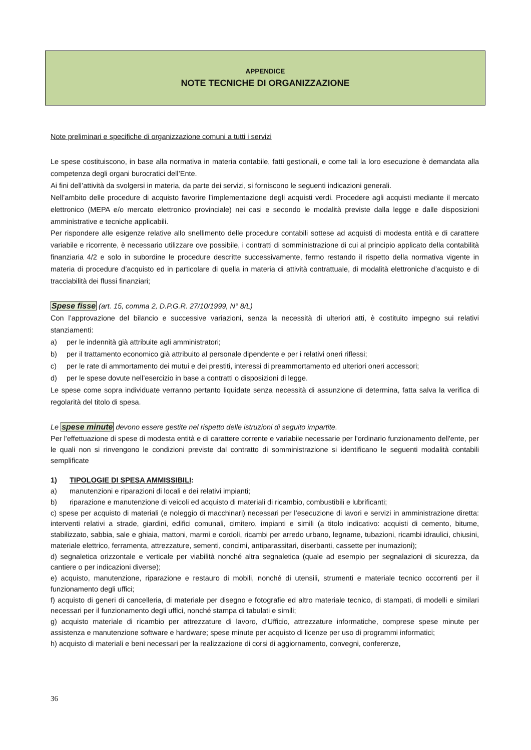APPENDICE
NOTE TECNICHE DI ORGANIZZAZIONE
Note preliminari e specifiche di organizzazione comuni a tutti i servizi
Le spese costituiscono, in base alla normativa in materia contabile, fatti gestionali, e come tali la loro esecuzione è demandata alla competenza degli organi burocratici dell’Ente.
Ai fini dell’attività da svolgersi in materia, da parte dei servizi, si forniscono le seguenti indicazioni generali.
Nell’ambito delle procedure di acquisto favorire l’implementazione degli acquisti verdi. Procedere agli acquisti mediante il mercato elettronico (MEPA e/o mercato elettronico provinciale) nei casi e secondo le modalità previste dalla legge e dalle disposizioni amministrative e tecniche applicabili.
Per rispondere alle esigenze relative allo snellimento delle procedure contabili sottese ad acquisti di modesta entità e di carattere variabile e ricorrente, è necessario utilizzare ove possibile, i contratti di somministrazione di cui al principio applicato della contabilità finanziaria 4/2 e solo in subordine le procedure descritte successivamente, fermo restando il rispetto della normativa vigente in materia di procedure d’acquisto ed in particolare di quella in materia di attività contrattuale, di modalità elettroniche d’acquisto e di tracciabilità dei flussi finanziari;
Spese fisse (art. 15, comma 2, D.P.G.R. 27/10/1999, N° 8/L)
Con l’approvazione del bilancio e successive variazioni, senza la necessità di ulteriori atti, è costituito impegno sui relativi stanziamenti:
a) per le indennità già attribuite agli amministratori;
b) per il trattamento economico già attribuito al personale dipendente e per i relativi oneri riflessi;
c) per le rate di ammortamento dei mutui e dei prestiti, interessi di preammortamento ed ulteriori oneri accessori;
d) per le spese dovute nell’esercizio in base a contratti o disposizioni di legge.
Le spese come sopra individuate verranno pertanto liquidate senza necessità di assunzione di determina, fatta salva la verifica di regolarità del titolo di spesa.
Le spese minute devono essere gestite nel rispetto delle istruzioni di seguito impartite.
Per l'effettuazione di spese di modesta entità e di carattere corrente e variabile necessarie per l'ordinario funzionamento dell'ente, per le quali non si rinvengono le condizioni previste dal contratto di somministrazione si identificano le seguenti modalità contabili semplificate
1) TIPOLOGIE DI SPESA AMMISSIBILI:
a) manutenzioni e riparazioni di locali e dei relativi impianti;
b) riparazione e manutenzione di veicoli ed acquisto di materiali di ricambio, combustibili e lubrificanti;
c) spese per acquisto di materiali (e noleggio di macchinari) necessari per l’esecuzione di lavori e servizi in amministrazione diretta: interventi relativi a strade, giardini, edifici comunali, cimitero, impianti e simili (a titolo indicativo: acquisti di cemento, bitume, stabilizzato, sabbia, sale e ghiaia, mattoni, marmi e cordoli, ricambi per arredo urbano, legname, tubazioni, ricambi idraulici, chiusini, materiale elettrico, ferramenta, attrezzature, sementi, concimi, antiparassitari, diserbanti, cassette per inumazioni);
d) segnaletica orizzontale e verticale per viabilità nonché altra segnaletica (quale ad esempio per segnalazioni di sicurezza, da cantiere o per indicazioni diverse);
e) acquisto, manutenzione, riparazione e restauro di mobili, nonché di utensili, strumenti e materiale tecnico occorrenti per il funzionamento degli uffici;
f) acquisto di generi di cancelleria, di materiale per disegno e fotografie ed altro materiale tecnico, di stampati, di modelli e similari necessari per il funzionamento degli uffici, nonché stampa di tabulati e simili;
g) acquisto materiale di ricambio per attrezzature di lavoro, d’Ufficio, attrezzature informatiche, comprese spese minute per assistenza e manutenzione software e hardware; spese minute per acquisto di licenze per uso di programmi informatici;
h) acquisto di materiali e beni necessari per la realizzazione di corsi di aggiornamento, convegni, conferenze,
36